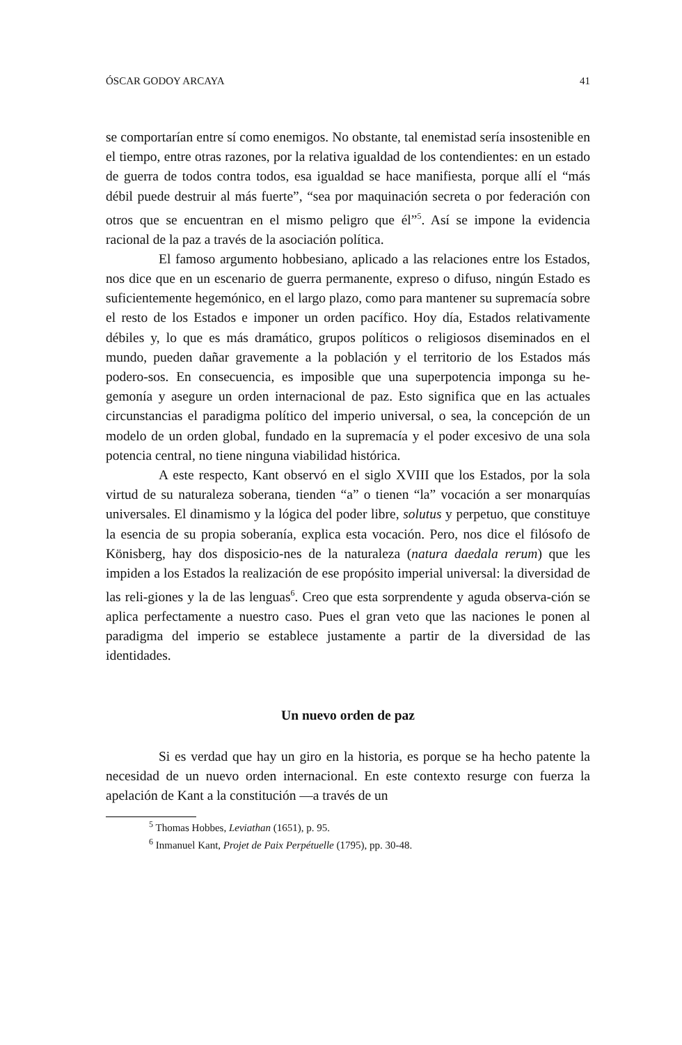ÓSCAR GODOY ARCAYA 41
se comportarían entre sí como enemigos. No obstante, tal enemistad sería insostenible en el tiempo, entre otras razones, por la relativa igualdad de los contendientes: en un estado de guerra de todos contra todos, esa igualdad se hace manifiesta, porque allí el “más débil puede destruir al más fuerte”, “sea por maquinación secreta o por federación con otros que se encuentran en el mismo peligro que él”<sup>5</sup>. Así se impone la evidencia racional de la paz a través de la asociación política.
El famoso argumento hobbesiano, aplicado a las relaciones entre los Estados, nos dice que en un escenario de guerra permanente, expreso o difuso, ningún Estado es suficientemente hegemónico, en el largo plazo, como para mantener su supremacía sobre el resto de los Estados e imponer un orden pacífico. Hoy día, Estados relativamente débiles y, lo que es más dramático, grupos políticos o religiosos diseminados en el mundo, pueden dañar gravemente a la población y el territorio de los Estados más podero-sos. En consecuencia, es imposible que una superpotencia imponga su he-gemonía y asegure un orden internacional de paz. Esto significa que en las actuales circunstancias el paradigma político del imperio universal, o sea, la concepción de un modelo de un orden global, fundado en la supremacía y el poder excesivo de una sola potencia central, no tiene ninguna viabilidad histórica.
A este respecto, Kant observó en el siglo XVIII que los Estados, por la sola virtud de su naturaleza soberana, tienden “a” o tienen “la” vocación a ser monarquías universales. El dinamismo y la lógica del poder libre, solutus y perpetuo, que constituye la esencia de su propia soberanía, explica esta vocación. Pero, nos dice el filósofo de Könisberg, hay dos disposicio-nes de la naturaleza (natura daedala rerum) que les impiden a los Estados la realización de ese propósito imperial universal: la diversidad de las reli-giones y la de las lenguas<sup>6</sup>. Creo que esta sorprendente y aguda observa-ción se aplica perfectamente a nuestro caso. Pues el gran veto que las naciones le ponen al paradigma del imperio se establece justamente a partir de la diversidad de las identidades.
Un nuevo orden de paz
Si es verdad que hay un giro en la historia, es porque se ha hecho patente la necesidad de un nuevo orden internacional. En este contexto resurge con fuerza la apelación de Kant a la constitución —a través de un
<sup>5</sup> Thomas Hobbes, Leviathan (1651), p. 95.
<sup>6</sup> Inmanuel Kant, Projet de Paix Perpétuelle (1795), pp. 30-48.